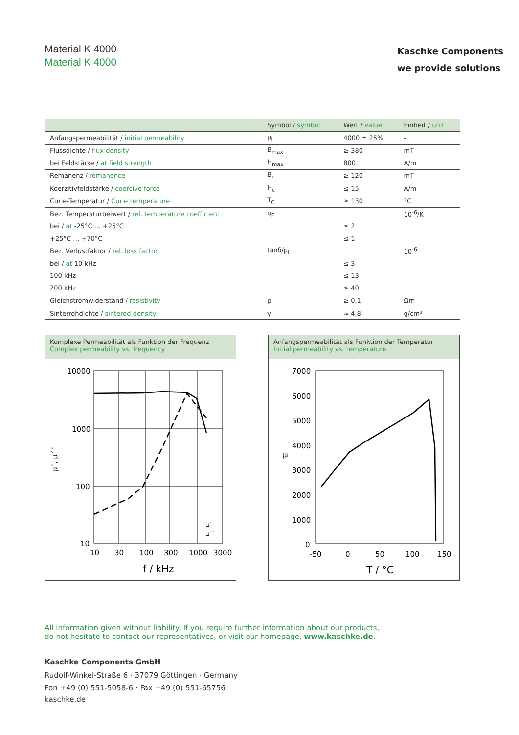Material K 4000
Material K 4000
Kaschke Components
we provide solutions
| | Symbol / symbol | Wert / value | Einheit / unit |
| --- | --- | --- | --- |
| Anfangspermeabilität / initial permeability | μ<sub>i</sub> | 4000 ± 25% | - |
| Flussdichte / flux density | B<sub>max</sub> | ≥ 380 | mT |
| bei Feldstärke / at field strength | H<sub>max</sub> | 800 | A/m |
| Remanenz / remanence | B<sub>r</sub> | ≥ 120 | mT |
| Koerzitivfeldstärke / coercive force | H<sub>c</sub> | ≤ 15 | A/m |
| Curie-Temperatur / Curie temperature | T<sub>C</sub> | ≥ 130 | °C |
| Bez. Temperaturbeiwert / rel. temperature coefficient | α<sub>F</sub> | | 10<sup>-6</sup>/K |
| bei / at -25°C … +25°C | | ≤ 2 | |
| +25°C … +70°C | | ≤ 1 | |
| Bez. Verlustfaktor / rel. loss factor | tanδ/μ<sub>i</sub> | | 10<sup>-6</sup> |
| bei / at 10 kHz | | ≤ 3 | |
| 100 kHz | | ≤ 13 | |
| 200 kHz | | ≤ 40 | |
| Gleichstromwiderstand / resistivity | ρ | ≥ 0,1 | Ωm |
| Sinterrohdichte / sintered density | γ | ≈ 4,8 | g/cm³ |
Komplexe Permeabilität als Funktion der Frequenz
Complex permeability vs. frequency
10000
1000
100
10
10
30
100
300
1000
3000
f / kHz
μ´, μ´´
μ´
μ´´
Anfangspermeabilität als Funktion der Temperatur
Initial permeability vs. temperature
7000
6000
5000
4000
3000
2000
1000
0
-50
0
50
100
150
T / °C
μi
All information given without liability. If you require further information about our products,
do not hesitate to contact our representatives, or visit our homepage, www.kaschke.de.
Kaschke Components GmbH
Rudolf-Winkel-Straße 6 · 37079 Göttingen · Germany
Fon +49 (0) 551-5058-6 · Fax +49 (0) 551-65756
kaschke.de